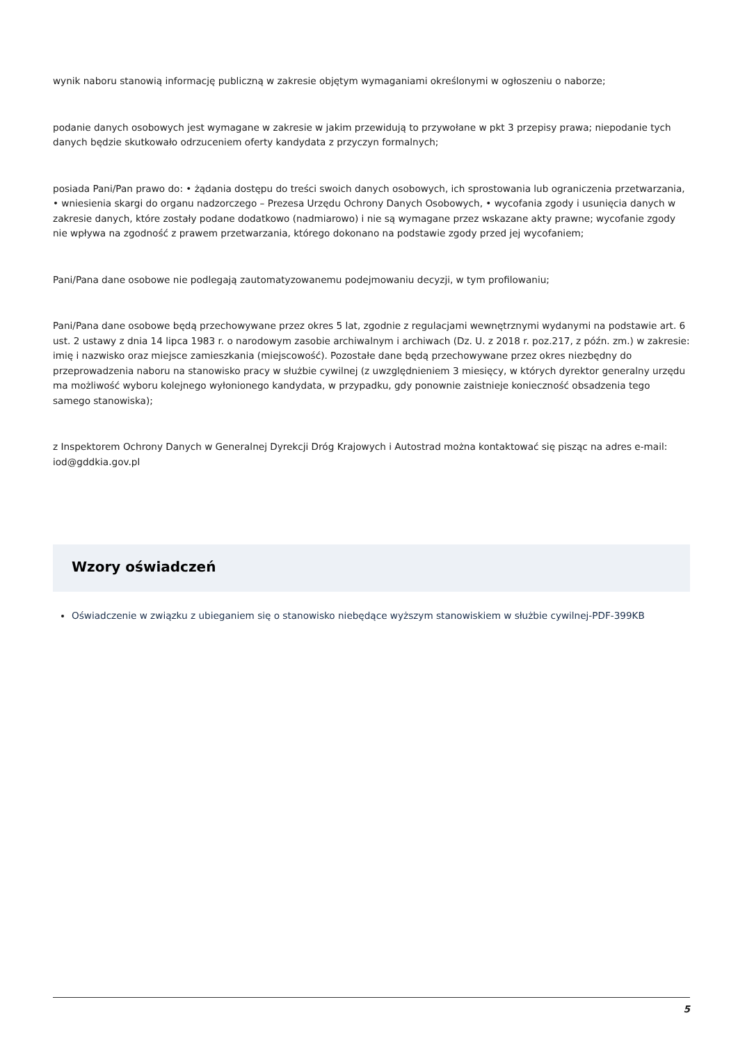wynik naboru stanowią informację publiczną w zakresie objętym wymaganiami określonymi w ogłoszeniu o naborze;
podanie danych osobowych jest wymagane w zakresie w jakim przewidują to przywołane w pkt 3 przepisy prawa; niepodanie tych danych będzie skutkowało odrzuceniem oferty kandydata z przyczyn formalnych;
posiada Pani/Pan prawo do: • żądania dostępu do treści swoich danych osobowych, ich sprostowania lub ograniczenia przetwarzania, • wniesienia skargi do organu nadzorczego – Prezesa Urzędu Ochrony Danych Osobowych, • wycofania zgody i usunięcia danych w zakresie danych, które zostały podane dodatkowo (nadmiarowo) i nie są wymagane przez wskazane akty prawne; wycofanie zgody nie wpływa na zgodność z prawem przetwarzania, którego dokonano na podstawie zgody przed jej wycofaniem;
Pani/Pana dane osobowe nie podlegają zautomatyzowanemu podejmowaniu decyzji, w tym profilowaniu;
Pani/Pana dane osobowe będą przechowywane przez okres 5 lat, zgodnie z regulacjami wewnętrznymi wydanymi na podstawie art. 6 ust. 2 ustawy z dnia 14 lipca 1983 r. o narodowym zasobie archiwalnym i archiwach (Dz. U. z 2018 r. poz.217, z późn. zm.) w zakresie: imię i nazwisko oraz miejsce zamieszkania (miejscowość). Pozostałe dane będą przechowywane przez okres niezbędny do przeprowadzenia naboru na stanowisko pracy w służbie cywilnej (z uwzględnieniem 3 miesięcy, w których dyrektor generalny urzędu ma możliwość wyboru kolejnego wyłonionego kandydata, w przypadku, gdy ponownie zaistnieje konieczność obsadzenia tego samego stanowiska);
z Inspektorem Ochrony Danych w Generalnej Dyrekcji Dróg Krajowych i Autostrad można kontaktować się pisząc na adres e-mail: iod@gddkia.gov.pl
Wzory oświadczeń
Oświadczenie w związku z ubieganiem się o stanowisko niebędące wyższym stanowiskiem w służbie cywilnej-PDF-399KB
5